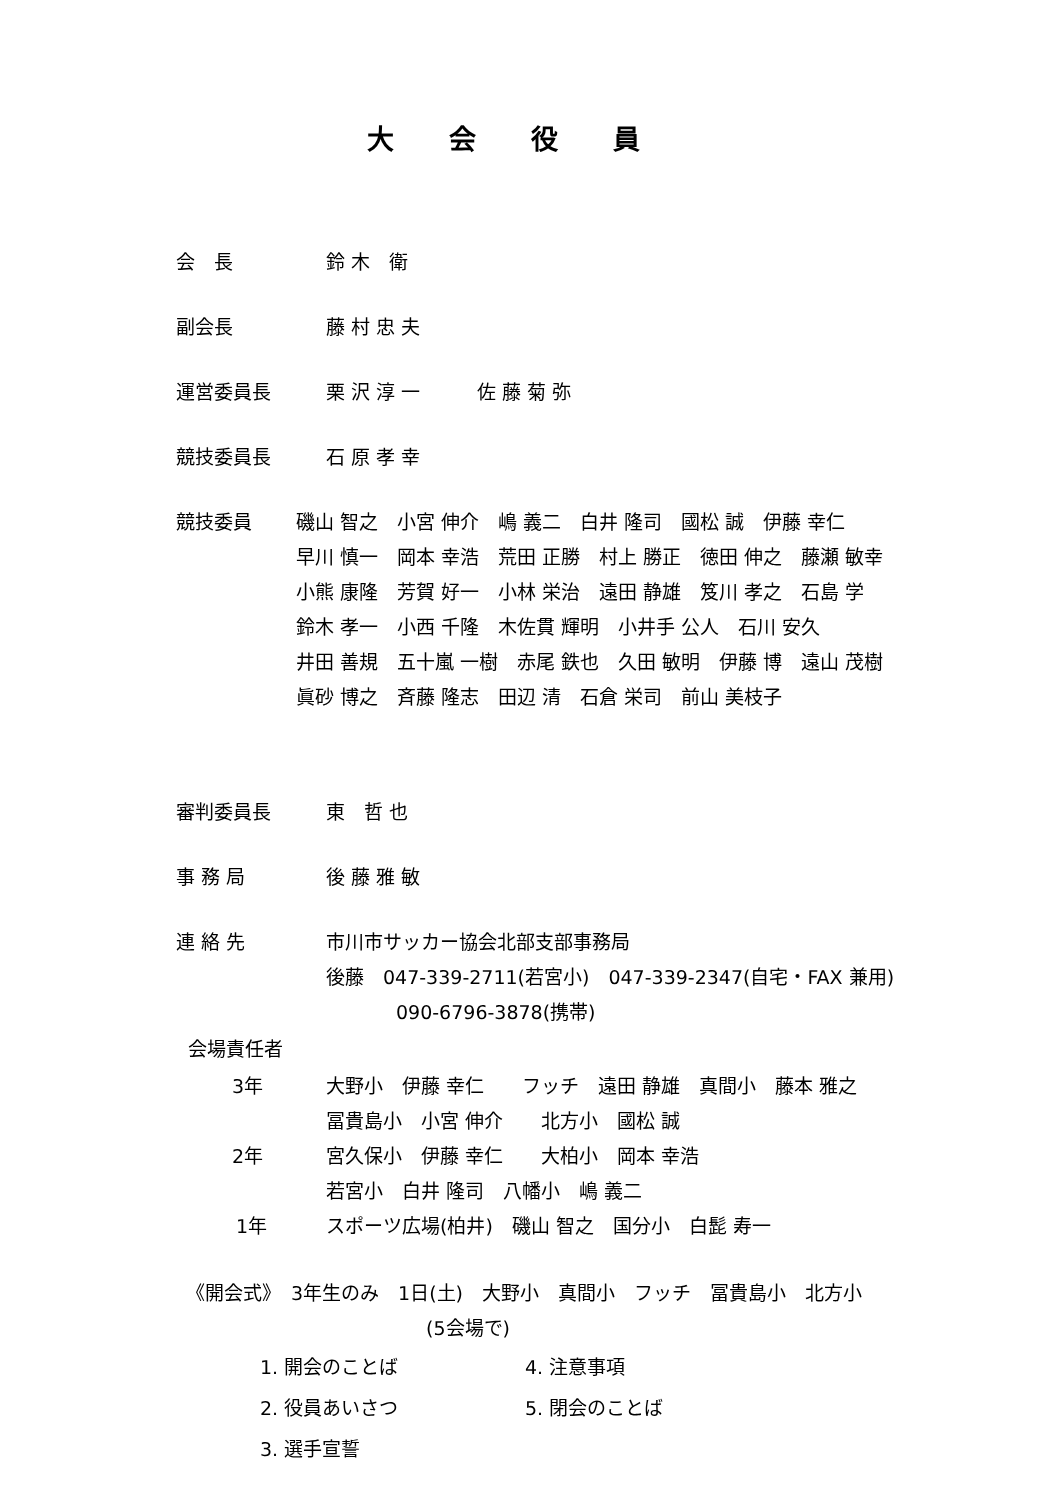大会役員
会　長 鈴 木　衛
副会長 藤 村 忠 夫
運営委員長 栗 沢 淳 一　　　佐 藤 菊 弥
競技委員長 石 原 孝 幸
競技委員 磯山 智之　小宮 伸介　嶋 義二　白井 隆司　國松 誠　伊藤 幸仁
早川 慎一　岡本 幸浩　荒田 正勝　村上 勝正　徳田 伸之　藤瀬 敏幸
小熊 康隆　芳賀 好一　小林 栄治　遠田 静雄　笈川 孝之　石島 学
鈴木 孝一　小西 千隆　木佐貫 輝明　小井手 公人　石川 安久
井田 善規　五十嵐 一樹　赤尾 鉄也　久田 敏明　伊藤 博　遠山 茂樹
眞砂 博之　斉藤 隆志　田辺 清　石倉 栄司　前山 美枝子
審判委員長 東　哲 也
事 務 局 後 藤 雅 敏
連 絡 先 市川市サッカー協会北部支部事務局
後藤　047-339-2711(若宮小)　047-339-2347(自宅・FAX 兼用)
090-6796-3878(携帯)
会場責任者
3年 大野小　伊藤 幸仁　　フッチ　遠田 静雄　真間小　藤本 雅之
冨貴島小　小宮 伸介　　北方小　國松 誠
2年 宮久保小　伊藤 幸仁　　大柏小　岡本 幸浩
若宮小　白井 隆司　八幡小　嶋 義二
1年 スポーツ広場(柏井)　磯山 智之　国分小　白髭 寿一
《開会式》　3年生のみ　1日(土)　大野小　真間小　フッチ　冨貴島小　北方小
(5会場で)
1. 開会のことば
4. 注意事項
2. 役員あいさつ
5. 閉会のことば
3. 選手宣誓